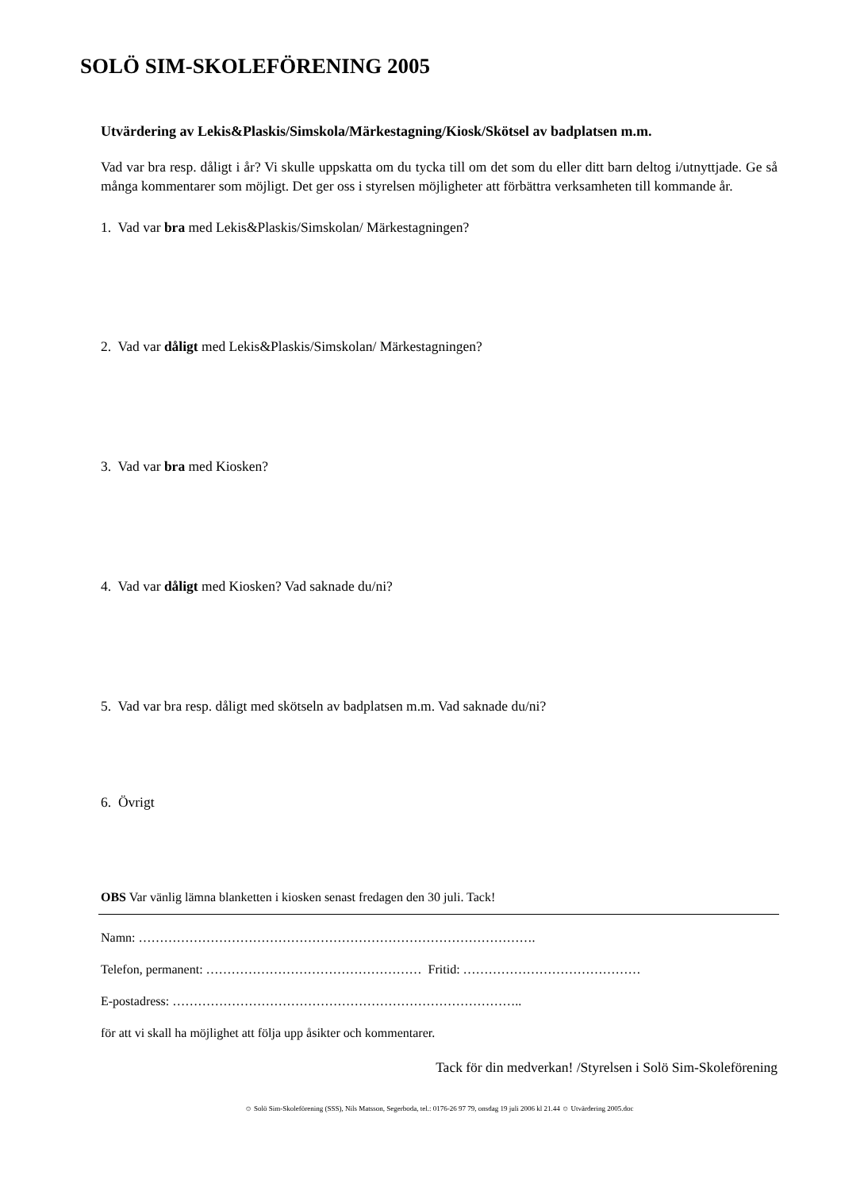SOLÖ SIM-SKOLEFÖRENING 2005
Utvärdering av Lekis&Plaskis/Simskola/Märkestagning/Kiosk/Skötsel av badplatsen m.m.
Vad var bra resp. dåligt i år? Vi skulle uppskatta om du tycka till om det som du eller ditt barn deltog i/utnyttjade. Ge så många kommentarer som möjligt. Det ger oss i styrelsen möjligheter att förbättra verksamheten till kommande år.
1. Vad var bra med Lekis&Plaskis/Simskolan/ Märkestagningen?
2. Vad var dåligt med Lekis&Plaskis/Simskolan/ Märkestagningen?
3. Vad var bra med Kiosken?
4. Vad var dåligt med Kiosken? Vad saknade du/ni?
5. Vad var bra resp. dåligt med skötseln av badplatsen m.m. Vad saknade du/ni?
6. Övrigt
OBS Var vänlig lämna blanketten i kiosken senast fredagen den 30 juli. Tack!
Namn: ………………………………………………………………………………….
Telefon, permanent: …………………………………………… Fritid: ……………………………………
E-postadress: ………………………………………………………………………..
för att vi skall ha möjlighet att följa upp åsikter och kommentarer.
Tack för din medverkan! /Styrelsen i Solö Sim-Skoleförening
☺ Solö Sim-Skoleförening (SSS), Nils Matsson, Segerboda, tel.: 0176-26 97 79, onsdag 19 juli 2006 kl 21.44 ☺ Utvärdering 2005.doc